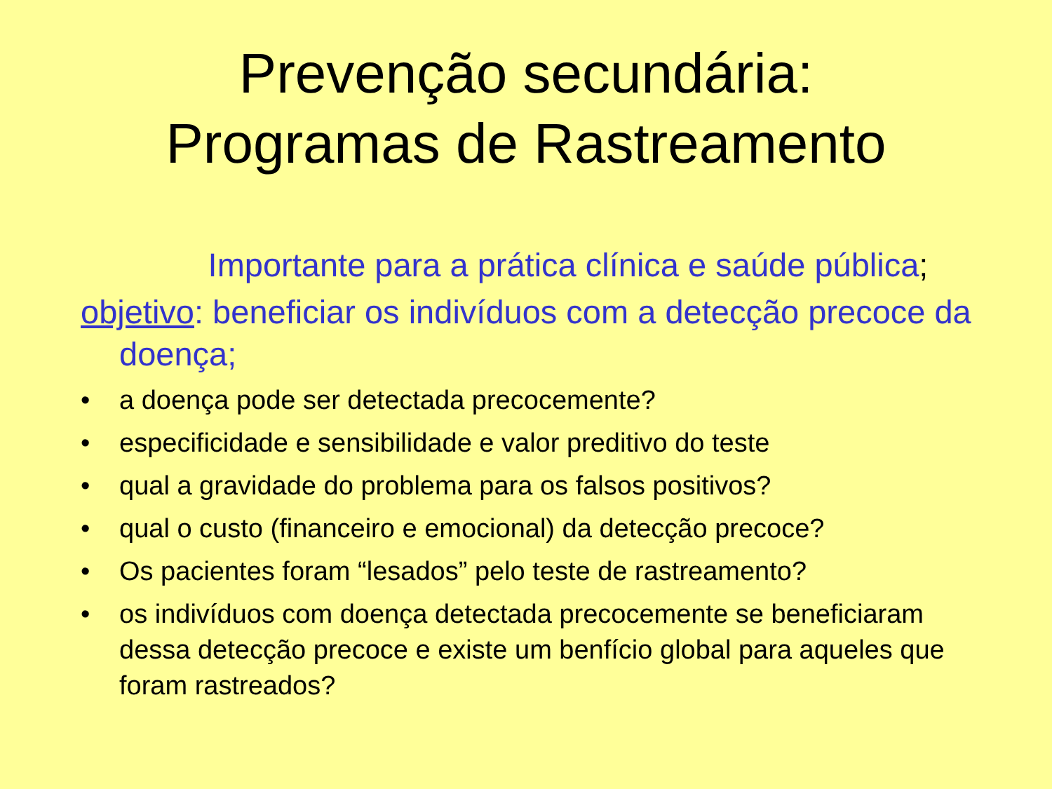Prevenção secundária:
Programas de Rastreamento
Importante para a prática clínica e saúde pública;
objetivo: beneficiar os indivíduos com a detecção precoce da doença;
• a doença pode ser detectada precocemente?
• especificidade e sensibilidade e valor preditivo do teste
• qual a gravidade do problema para os falsos positivos?
• qual o custo (financeiro e emocional) da detecção precoce?
• Os pacientes foram “lesados” pelo teste de rastreamento?
• os indivíduos com doença detectada precocemente se beneficiaram dessa detecção precoce e existe um benfício global para aqueles que foram rastreados?